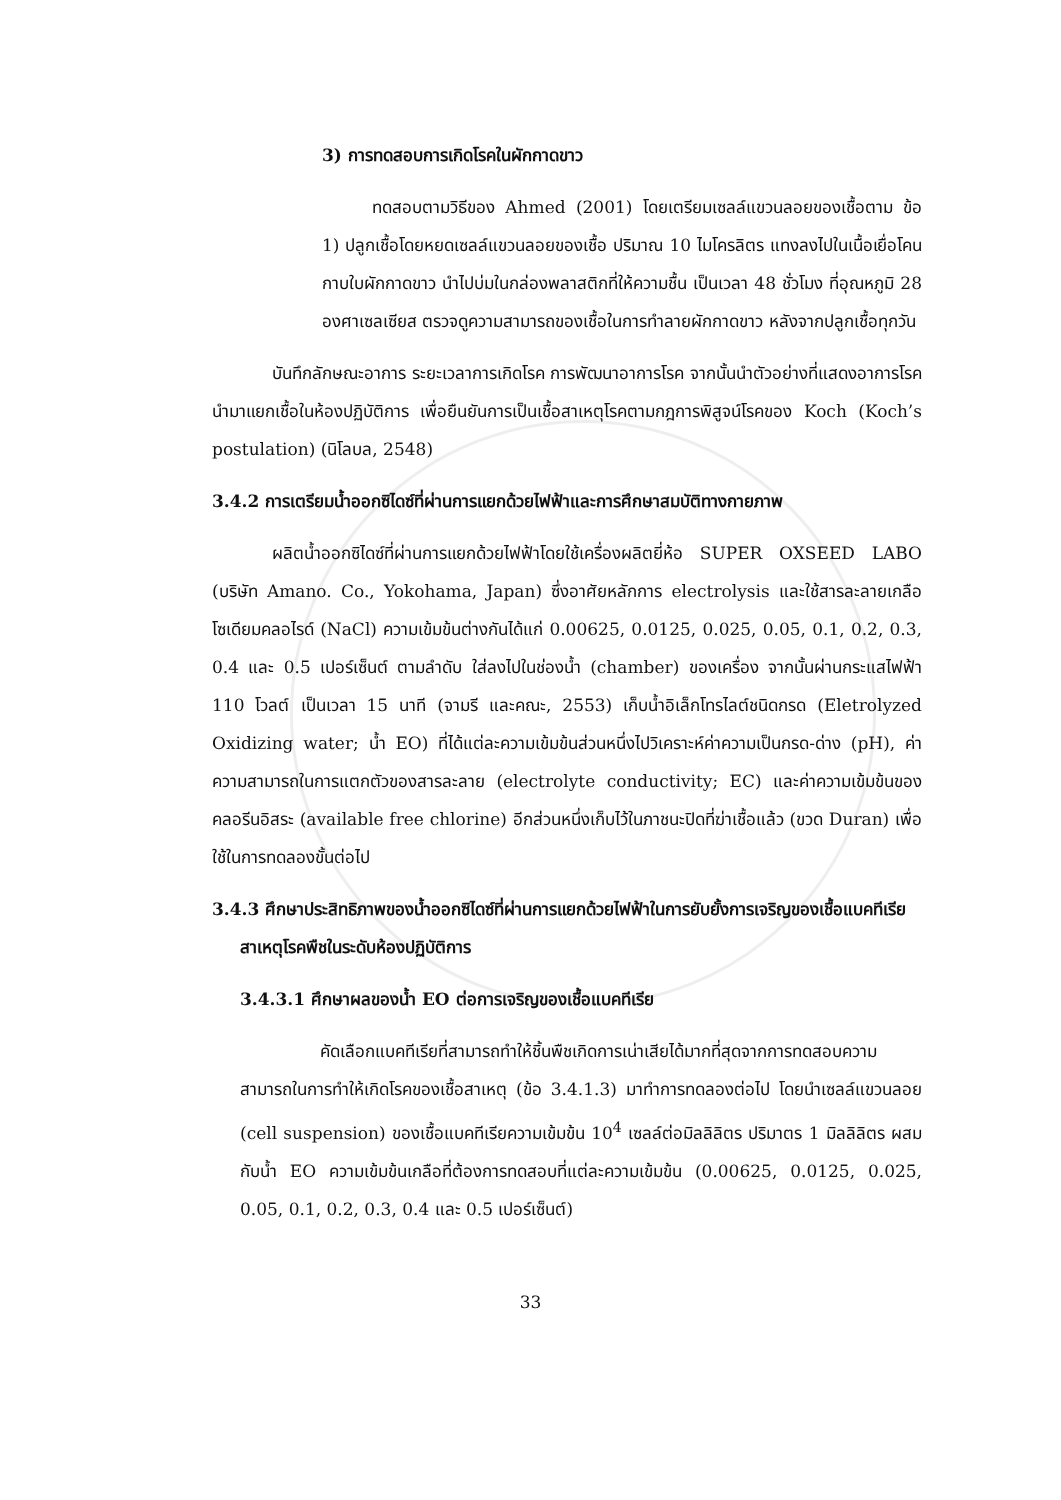3) การทดสอบการเกิดโรคในผักกาดขาว
ทดสอบตามวิธีของ Ahmed (2001) โดยเตรียมเซลล์แขวนลอยของเชื้อตาม ข้อ 1) ปลูกเชื้อโดยหยดเซลล์แขวนลอยของเชื้อ ปริมาณ 10 ไมโครลิตร แทงลงไปในเนื้อเยื่อโคนกาบใบผักกาดขาว นำไปบ่มในกล่องพลาสติกที่ให้ความชื้น เป็นเวลา 48 ชั่วโมง ที่อุณหภูมิ 28 องศาเซลเซียส ตรวจดูความสามารถของเชื้อในการทำลายผักกาดขาว หลังจากปลูกเชื้อทุกวัน
บันทึกลักษณะอาการ ระยะเวลาการเกิดโรค การพัฒนาอาการโรค จากนั้นนำตัวอย่างที่แสดงอาการโรค นำมาแยกเชื้อในห้องปฏิบัติการ เพื่อยืนยันการเป็นเชื้อสาเหตุโรคตามกฎการพิสูจน์โรคของ Koch (Koch’s postulation) (นิโลบล, 2548)
3.4.2 การเตรียมน้ำออกซิไดซ์ที่ผ่านการแยกด้วยไฟฟ้าและการศึกษาสมบัติทางกายภาพ
ผลิตน้ำออกซิไดซ์ที่ผ่านการแยกด้วยไฟฟ้าโดยใช้เครื่องผลิตยี่ห้อ SUPER OXSEED LABO (บริษัท Amano. Co., Yokohama, Japan) ซึ่งอาศัยหลักการ electrolysis และใช้สารละลายเกลือโซเดียมคลอไรด์ (NaCl) ความเข้มข้นต่างกันได้แก่ 0.00625, 0.0125, 0.025, 0.05, 0.1, 0.2, 0.3, 0.4 และ 0.5 เปอร์เซ็นต์ ตามลำดับ ใส่ลงไปในช่องน้ำ (chamber) ของเครื่อง จากนั้นผ่านกระแสไฟฟ้า 110 โวลต์ เป็นเวลา 15 นาที (จามรี และคณะ, 2553) เก็บน้ำอิเล็กโทรไลต์ชนิดกรด (Eletrolyzed Oxidizing water; น้ำ EO) ที่ได้แต่ละความเข้มข้นส่วนหนึ่งไปวิเคราะห์ค่าความเป็นกรด-ด่าง (pH), ค่าความสามารถในการแตกตัวของสารละลาย (electrolyte conductivity; EC) และค่าความเข้มข้นของคลอรีนอิสระ (available free chlorine) อีกส่วนหนึ่งเก็บไว้ในภาชนะปิดที่ฆ่าเชื้อแล้ว (ขวด Duran) เพื่อใช้ในการทดลองขั้นต่อไป
3.4.3 ศึกษาประสิทธิภาพของน้ำออกซิไดซ์ที่ผ่านการแยกด้วยไฟฟ้าในการยับยั้งการเจริญของเชื้อแบคทีเรียสาเหตุโรคพืชในระดับห้องปฏิบัติการ
3.4.3.1 ศึกษาผลของน้ำ EO ต่อการเจริญของเชื้อแบคทีเรีย
คัดเลือกแบคทีเรียที่สามารถทำให้ชิ้นพืชเกิดการเน่าเสียได้มากที่สุดจากการทดสอบความสามารถในการทำให้เกิดโรคของเชื้อสาเหตุ (ข้อ 3.4.1.3) มาทำการทดลองต่อไป โดยนำเซลล์แขวนลอย (cell suspension) ของเชื้อแบคทีเรียความเข้มข้น 10<sup>4</sup> เซลล์ต่อมิลลิลิตร ปริมาตร 1 มิลลิลิตร ผสมกับน้ำ EO ความเข้มข้นเกลือที่ต้องการทดสอบที่แต่ละความเข้มข้น (0.00625, 0.0125, 0.025, 0.05, 0.1, 0.2, 0.3, 0.4 และ 0.5 เปอร์เซ็นต์)
33